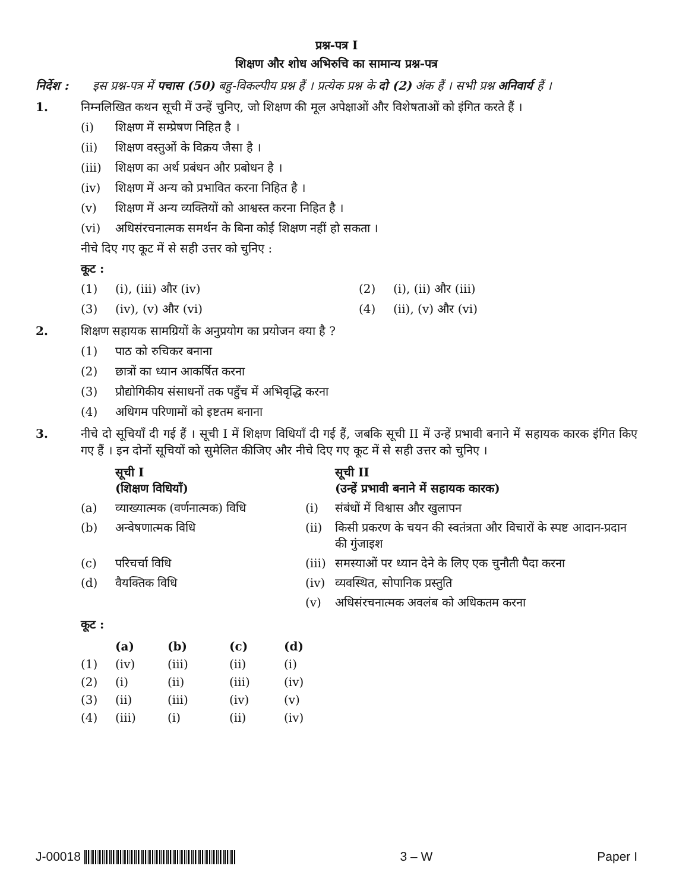प्रश्न-पत्र I
शिक्षण और शोध अभिरुचि का सामान्य प्रश्न-पत्र
निर्देश :
इस प्रश्न-पत्र में पचास (50) बहु-विकल्पीय प्रश्न हैं । प्रत्येक प्रश्न के दो (2) अंक हैं । सभी प्रश्न अनिवार्य हैं ।
1. निम्नलिखित कथन सूची में उन्हें चुनिए, जो शिक्षण की मूल अपेक्षाओं और विशेषताओं को इंगित करते हैं ।
(i) शिक्षण में सम्प्रेषण निहित है ।
(ii) शिक्षण वस्तुओं के विक्रय जैसा है ।
(iii) शिक्षण का अर्थ प्रबंधन और प्रबोधन है ।
(iv) शिक्षण में अन्य को प्रभावित करना निहित है ।
(v) शिक्षण में अन्य व्यक्तियों को आश्वस्त करना निहित है ।
(vi) अधिसंरचनात्मक समर्थन के बिना कोई शिक्षण नहीं हो सकता ।
नीचे दिए गए कूट में से सही उत्तर को चुनिए :
कूट :
(1) (i), (iii) और (iv) (2) (i), (ii) और (iii)
(3) (iv), (v) और (vi) (4) (ii), (v) और (vi)
2. शिक्षण सहायक सामग्रियों के अनुप्रयोग का प्रयोजन क्या है ?
(1) पाठ को रुचिकर बनाना
(2) छात्रों का ध्यान आकर्षित करना
(3) प्रौद्योगिकीय संसाधनों तक पहुँच में अभिवृद्धि करना
(4) अधिगम परिणामों को इष्टतम बनाना
3. नीचे दो सूचियाँ दी गई हैं । सूची I में शिक्षण विधियाँ दी गई हैं, जबकि सूची II में उन्हें प्रभावी बनाने में सहायक कारक इंगित किए गए हैं । इन दोनों सूचियों को सुमेलित कीजिए और नीचे दिए गए कूट में से सही उत्तर को चुनिए ।
| | सूची I (शिक्षण विधियाँ) | | सूची II (उन्हें प्रभावी बनाने में सहायक कारक) |
| --- | --- | --- | --- |
| (a) | व्याख्यात्मक (वर्णनात्मक) विधि | (i) | संबंधों में विश्वास और खुलापन |
| (b) | अन्वेषणात्मक विधि | (ii) | किसी प्रकरण के चयन की स्वतंत्रता और विचारों के स्पष्ट आदान-प्रदान की गुंजाइश |
| (c) | परिचर्चा विधि | (iii) | समस्याओं पर ध्यान देने के लिए एक चुनौती पैदा करना |
| (d) | वैयक्तिक विधि | (iv) | व्यवस्थित, सोपानिक प्रस्तुति |
| | | (v) | अधिसंरचनात्मक अवलंब को अधिकतम करना |
कूट :
| | (a) | (b) | (c) | (d) |
| --- | --- | --- | --- | --- |
| (1) | (iv) | (iii) | (ii) | (i) |
| (2) | (i) | (ii) | (iii) | (iv) |
| (3) | (ii) | (iii) | (iv) | (v) |
| (4) | (iii) | (i) | (ii) | (iv) |
J-00018 3 – W Paper I